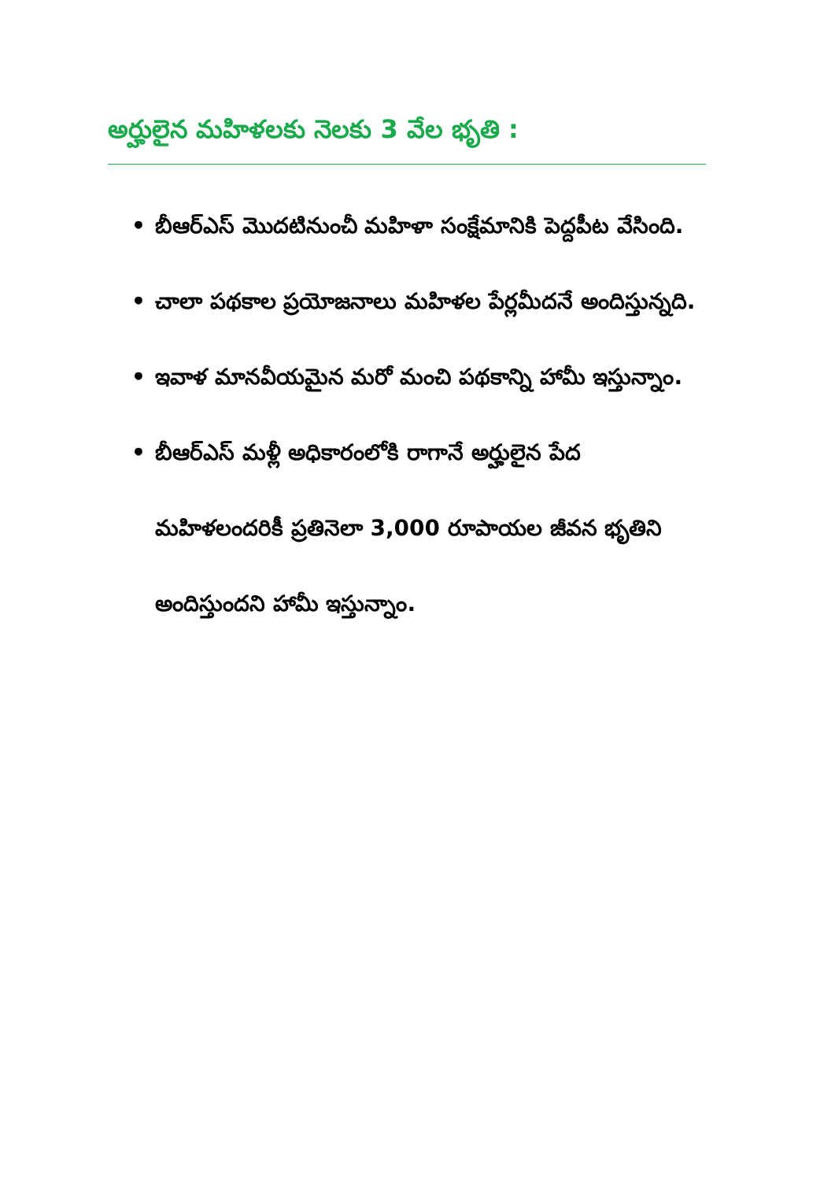అర్హులైన మహిళలకు నెలకు 3 వేల భృతి :
• బీఆర్ఎస్ మొదటినుంచీ మహిళా సంక్షేమానికి పెద్దపీట వేసింది.
• చాలా పథకాల ప్రయోజనాలు మహిళల పేర్లమీదనే అందిస్తున్నది.
• ఇవాళ మానవీయమైన మరో మంచి పథకాన్ని హామీ ఇస్తున్నాం.
• బీఆర్ఎస్ మళ్లీ అధికారంలోకి రాగానే అర్హులైన పేద మహిళలందరికీ ప్రతినెలా 3,000 రూపాయల జీవన భృతిని అందిస్తుందని హామీ ఇస్తున్నాం.